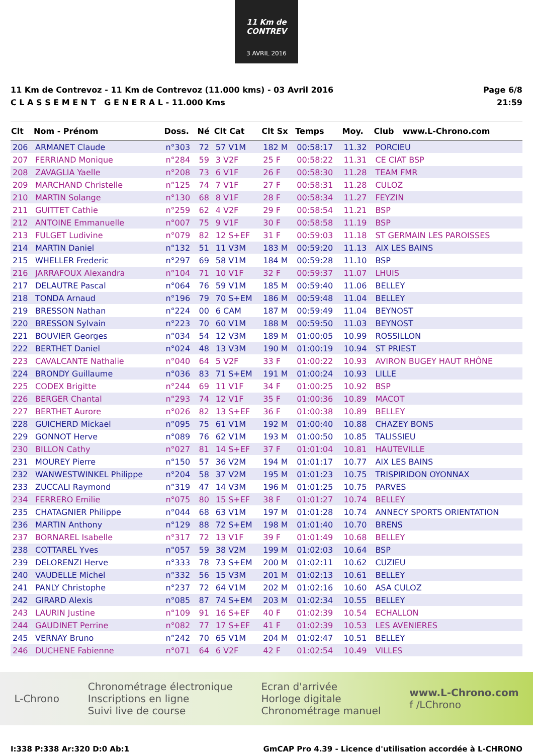11 Km de CONTREV
3 AVRIL 2016
11 Km de Contrevoz - 11 Km de Contrevoz (11.000 kms) - 03 Avril 2016
C L A S S E M E N T G E N E R A L - 11.000 Kms
Page 6/8
21:59
| Clt | Nom - Prénom | Doss. | Né | Clt Cat | Clt Sx | Temps | Moy. | Club | www.L-Chrono.com |
| --- | --- | --- | --- | --- | --- | --- | --- | --- | --- |
| 206 | ARMANET Claude | n°303 | 72 | 57 V1M | 182 M | 00:58:17 | 11.32 | PORCIEU | |
| 207 | FERRIAND Monique | n°284 | 59 | 3 V2F | 25 F | 00:58:22 | 11.31 | CE CIAT BSP | |
| 208 | ZAVAGLIA Yaelle | n°208 | 73 | 6 V1F | 26 F | 00:58:30 | 11.28 | TEAM FMR | |
| 209 | MARCHAND Christelle | n°125 | 74 | 7 V1F | 27 F | 00:58:31 | 11.28 | CULOZ | |
| 210 | MARTIN Solange | n°130 | 68 | 8 V1F | 28 F | 00:58:34 | 11.27 | FEYZIN | |
| 211 | GUITTET Cathie | n°259 | 62 | 4 V2F | 29 F | 00:58:54 | 11.21 | BSP | |
| 212 | ANTOINE Emmanuelle | n°007 | 75 | 9 V1F | 30 F | 00:58:58 | 11.19 | BSP | |
| 213 | FULGET Ludivine | n°079 | 82 | 12 S+EF | 31 F | 00:59:03 | 11.18 | ST GERMAIN LES PAROISSES | |
| 214 | MARTIN Daniel | n°132 | 51 | 11 V3M | 183 M | 00:59:20 | 11.13 | AIX LES BAINS | |
| 215 | WHELLER Frederic | n°297 | 69 | 58 V1M | 184 M | 00:59:28 | 11.10 | BSP | |
| 216 | JARRAFOUX Alexandra | n°104 | 71 | 10 V1F | 32 F | 00:59:37 | 11.07 | LHUIS | |
| 217 | DELAUTRE Pascal | n°064 | 76 | 59 V1M | 185 M | 00:59:40 | 11.06 | BELLEY | |
| 218 | TONDA Arnaud | n°196 | 79 | 70 S+EM | 186 M | 00:59:48 | 11.04 | BELLEY | |
| 219 | BRESSON Nathan | n°224 | 00 | 6 CAM | 187 M | 00:59:49 | 11.04 | BEYNOST | |
| 220 | BRESSON Sylvain | n°223 | 70 | 60 V1M | 188 M | 00:59:50 | 11.03 | BEYNOST | |
| 221 | BOUVIER Georges | n°034 | 54 | 12 V3M | 189 M | 01:00:05 | 10.99 | ROSSILLON | |
| 222 | BERTHET Daniel | n°024 | 48 | 13 V3M | 190 M | 01:00:19 | 10.94 | ST PRIEST | |
| 223 | CAVALCANTE Nathalie | n°040 | 64 | 5 V2F | 33 F | 01:00:22 | 10.93 | AVIRON BUGEY HAUT RHÔNE | |
| 224 | BRONDY Guillaume | n°036 | 83 | 71 S+EM | 191 M | 01:00:24 | 10.93 | LILLE | |
| 225 | CODEX Brigitte | n°244 | 69 | 11 V1F | 34 F | 01:00:25 | 10.92 | BSP | |
| 226 | BERGER Chantal | n°293 | 74 | 12 V1F | 35 F | 01:00:36 | 10.89 | MACOT | |
| 227 | BERTHET Aurore | n°026 | 82 | 13 S+EF | 36 F | 01:00:38 | 10.89 | BELLEY | |
| 228 | GUICHERD Mickael | n°095 | 75 | 61 V1M | 192 M | 01:00:40 | 10.88 | CHAZEY BONS | |
| 229 | GONNOT Herve | n°089 | 76 | 62 V1M | 193 M | 01:00:50 | 10.85 | TALISSIEU | |
| 230 | BILLON Cathy | n°027 | 81 | 14 S+EF | 37 F | 01:01:04 | 10.81 | HAUTEVILLE | |
| 231 | MOUREY Pierre | n°150 | 57 | 36 V2M | 194 M | 01:01:17 | 10.77 | AIX LES BAINS | |
| 232 | WANWESTWINKEL Philippe | n°204 | 58 | 37 V2M | 195 M | 01:01:23 | 10.75 | TRISPIRIDON OYONNAX | |
| 233 | ZUCCALI Raymond | n°319 | 47 | 14 V3M | 196 M | 01:01:25 | 10.75 | PARVES | |
| 234 | FERRERO Emilie | n°075 | 80 | 15 S+EF | 38 F | 01:01:27 | 10.74 | BELLEY | |
| 235 | CHATAGNIER Philippe | n°044 | 68 | 63 V1M | 197 M | 01:01:28 | 10.74 | ANNECY SPORTS ORIENTATION | |
| 236 | MARTIN Anthony | n°129 | 88 | 72 S+EM | 198 M | 01:01:40 | 10.70 | BRENS | |
| 237 | BORNAREL Isabelle | n°317 | 72 | 13 V1F | 39 F | 01:01:49 | 10.68 | BELLEY | |
| 238 | COTTAREL Yves | n°057 | 59 | 38 V2M | 199 M | 01:02:03 | 10.64 | BSP | |
| 239 | DELORENZI Herve | n°333 | 78 | 73 S+EM | 200 M | 01:02:11 | 10.62 | CUZIEU | |
| 240 | VAUDELLE Michel | n°332 | 56 | 15 V3M | 201 M | 01:02:13 | 10.61 | BELLEY | |
| 241 | PANLY Christophe | n°237 | 72 | 64 V1M | 202 M | 01:02:16 | 10.60 | ASA CULOZ | |
| 242 | GIRARD Alexis | n°085 | 87 | 74 S+EM | 203 M | 01:02:34 | 10.55 | BELLEY | |
| 243 | LAURIN Justine | n°109 | 91 | 16 S+EF | 40 F | 01:02:39 | 10.54 | ECHALLON | |
| 244 | GAUDINET Perrine | n°082 | 77 | 17 S+EF | 41 F | 01:02:39 | 10.53 | LES AVENIERES | |
| 245 | VERNAY Bruno | n°242 | 70 | 65 V1M | 204 M | 01:02:47 | 10.51 | BELLEY | |
| 246 | DUCHENE Fabienne | n°071 | 64 | 6 V2F | 42 F | 01:02:54 | 10.49 | VILLES | |
L-Chrono
Chronométrage électronique
Inscriptions en ligne
Suivi live de course
Ecran d'arrivée
Horloge digitale
Chronométrage manuel
www.L-Chrono.com
f /LChrono
I:338 P:338 Ar:320 D:0 Ab:1 GmCAP Pro 4.39 - Licence d'utilisation accordée à L-CHRONO